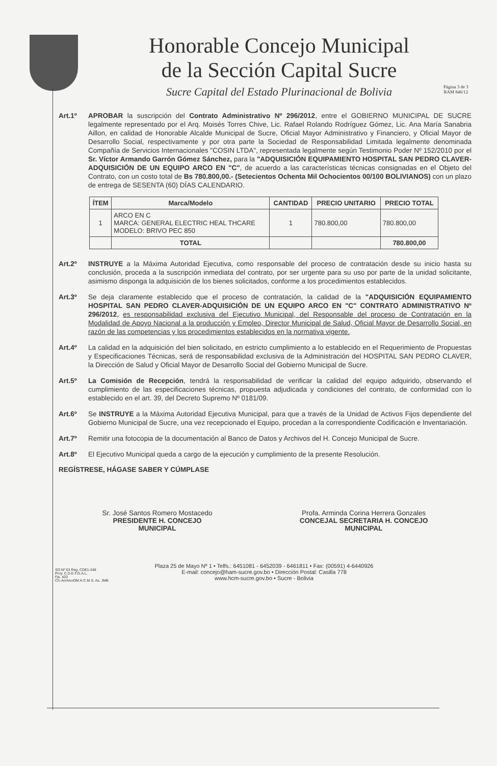Honorable Concejo Municipal
de la Sección Capital Sucre
Sucre Capital del Estado Plurinacional de Bolivia
Página 3 de 3
RAM 846/12
Art.1º APROBAR la suscripción del Contrato Administrativo Nº 296/2012, entre el GOBIERNO MUNICIPAL DE SUCRE legalmente representado por el Arq. Moisés Torres Chive, Lic. Rafael Rolando Rodríguez Gómez, Lic. Ana María Sanabria Aillon, en calidad de Honorable Alcalde Municipal de Sucre, Oficial Mayor Administrativo y Financiero, y Oficial Mayor de Desarrollo Social, respectivamente y por otra parte la Sociedad de Responsabilidad Limitada legalmente denominada Compañía de Servicios Internacionales "COSIN LTDA", representada legalmente según Testimonio Poder Nº 152/2010 por el Sr. Víctor Armando Garrón Gómez Sánchez, para la "ADQUISICIÓN EQUIPAMIENTO HOSPITAL SAN PEDRO CLAVER-ADQUISICIÓN DE UN EQUIPO ARCO EN "C", de acuerdo a las características técnicas consignadas en el Objeto del Contrato, con un costo total de Bs 780.800,00.- (Setecientos Ochenta Mil Ochocientos 00/100 BOLIVIANOS) con un plazo de entrega de SESENTA (60) DÍAS CALENDARIO.
| ÍTEM | Marca/Modelo | CANTIDAD | PRECIO UNITARIO | PRECIO TOTAL |
| --- | --- | --- | --- | --- |
| 1 | ARCO EN C MARCA: GENERAL ELECTRIC HEAL THCARE MODELO: BRIVO PEC 850 | 1 | 780.800,00 | 780.800,00 |
| | TOTAL | | | 780.800,00 |
Art.2º INSTRUYE a la Máxima Autoridad Ejecutiva, como responsable del proceso de contratación desde su inicio hasta su conclusión, proceda a la suscripción inmediata del contrato, por ser urgente para su uso por parte de la unidad solicitante, asimismo disponga la adquisición de los bienes solicitados, conforme a los procedimientos establecidos.
Art.3º Se deja claramente establecido que el proceso de contratación, la calidad de la "ADQUISICIÓN EQUIPAMIENTO HOSPITAL SAN PEDRO CLAVER-ADQUISICIÓN DE UN EQUIPO ARCO EN "C" CONTRATO ADMINISTRATIVO Nº 296/2012, es responsabilidad exclusiva del Ejecutivo Municipal, del Responsable del proceso de Contratación en la Modalidad de Apoyo Nacional a la producción y Empleo, Director Municipal de Salud, Oficial Mayor de Desarrollo Social, en razón de las competencias y los procedimientos establecidos en la normativa vigente.
Art.4º La calidad en la adquisición del bien solicitado, en estricto cumplimiento a lo establecido en el Requerimiento de Propuestas y Especificaciones Técnicas, será de responsabilidad exclusiva de la Administración del HOSPITAL SAN PEDRO CLAVER, la Dirección de Salud y Oficial Mayor de Desarrollo Social del Gobierno Municipal de Sucre.
Art.5º La Comisión de Recepción, tendrá la responsabilidad de verificar la calidad del equipo adquirido, observando el cumplimiento de las especificaciones técnicas, propuesta adjudicada y condiciones del contrato, de conformidad con lo establecido en el art. 39, del Decreto Supremo Nº 0181/09.
Art.6º Se INSTRUYE a la Máxima Autoridad Ejecutiva Municipal, para que a través de la Unidad de Activos Fijos dependiente del Gobierno Municipal de Sucre, una vez recepcionado el Equipo, procedan a la correspondiente Codificación e Inventariación.
Art.7º Remitir una fotocopia de la documentación al Banco de Datos y Archivos del H. Concejo Municipal de Sucre.
Art.8º El Ejecutivo Municipal queda a cargo de la ejecución y cumplimiento de la presente Resolución.
REGÍSTRESE, HÁGASE SABER Y CÚMPLASE
Sr. José Santos Romero Mostacedo
PRESIDENTE H. CONCEJO
MUNICIPAL
Profa. Arminda Corina Herrera Gonzales
CONCEJAL SECRETARIA H. CONCEJO
MUNICIPAL
SO Nº 63 Reg. CDE1-348
Proy. C.D.E.F.G.A.L.
Fjs. 420
C/c ArchivoOM.H.C.M.S. As. JMB
Plaza 25 de Mayo Nº 1 • Telfs.: 6451081 - 6452039 - 6461811 • Fax: (00591) 4-6440926
E-mail: concejo@ham-sucre.gov.bo • Dirección Postal: Casilla 778
www.hcm-sucre.gov.bo • Sucre - Bolivia